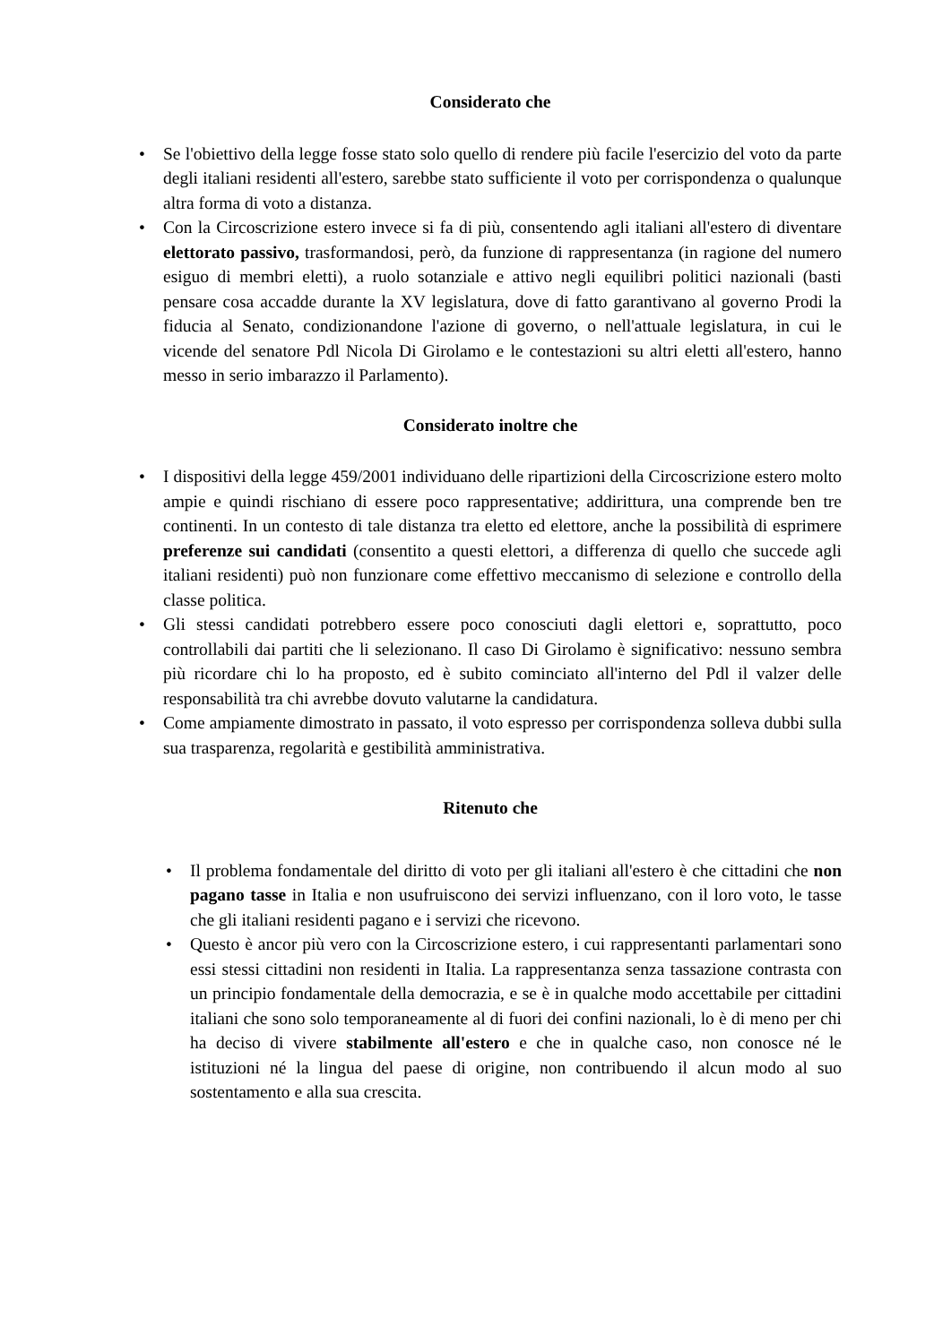Considerato che
• Se l'obiettivo della legge fosse stato solo quello di rendere più facile l'esercizio del voto da parte degli italiani residenti all'estero, sarebbe stato sufficiente il voto per corrispondenza o qualunque altra forma di voto a distanza.
• Con la Circoscrizione estero invece si fa di più, consentendo agli italiani all'estero di diventare elettorato passivo, trasformandosi, però, da funzione di rappresentanza (in ragione del numero esiguo di membri eletti), a ruolo sotanziale e attivo negli equilibri politici nazionali (basti pensare cosa accadde durante la XV legislatura, dove di fatto garantivano al governo Prodi la fiducia al Senato, condizionandone l'azione di governo, o nell'attuale legislatura, in cui le vicende del senatore Pdl Nicola Di Girolamo e le contestazioni su altri eletti all'estero, hanno messo in serio imbarazzo il Parlamento).
Considerato inoltre che
• I dispositivi della legge 459/2001 individuano delle ripartizioni della Circoscrizione estero molto ampie e quindi rischiano di essere poco rappresentative; addirittura, una comprende ben tre continenti. In un contesto di tale distanza tra eletto ed elettore, anche la possibilità di esprimere preferenze sui candidati (consentito a questi elettori, a differenza di quello che succede agli italiani residenti) può non funzionare come effettivo meccanismo di selezione e controllo della classe politica.
• Gli stessi candidati potrebbero essere poco conosciuti dagli elettori e, soprattutto, poco controllabili dai partiti che li selezionano. Il caso Di Girolamo è significativo: nessuno sembra più ricordare chi lo ha proposto, ed è subito cominciato all'interno del Pdl il valzer delle responsabilità tra chi avrebbe dovuto valutarne la candidatura.
• Come ampiamente dimostrato in passato, il voto espresso per corrispondenza solleva dubbi sulla sua trasparenza, regolarità e gestibilità amministrativa.
Ritenuto che
• Il problema fondamentale del diritto di voto per gli italiani all'estero è che cittadini che non pagano tasse in Italia e non usufruiscono dei servizi influenzano, con il loro voto, le tasse che gli italiani residenti pagano e i servizi che ricevono.
• Questo è ancor più vero con la Circoscrizione estero, i cui rappresentanti parlamentari sono essi stessi cittadini non residenti in Italia. La rappresentanza senza tassazione contrasta con un principio fondamentale della democrazia, e se è in qualche modo accettabile per cittadini italiani che sono solo temporaneamente al di fuori dei confini nazionali, lo è di meno per chi ha deciso di vivere stabilmente all'estero e che in qualche caso, non conosce né le istituzioni né la lingua del paese di origine, non contribuendo il alcun modo al suo sostentamento e alla sua crescita.